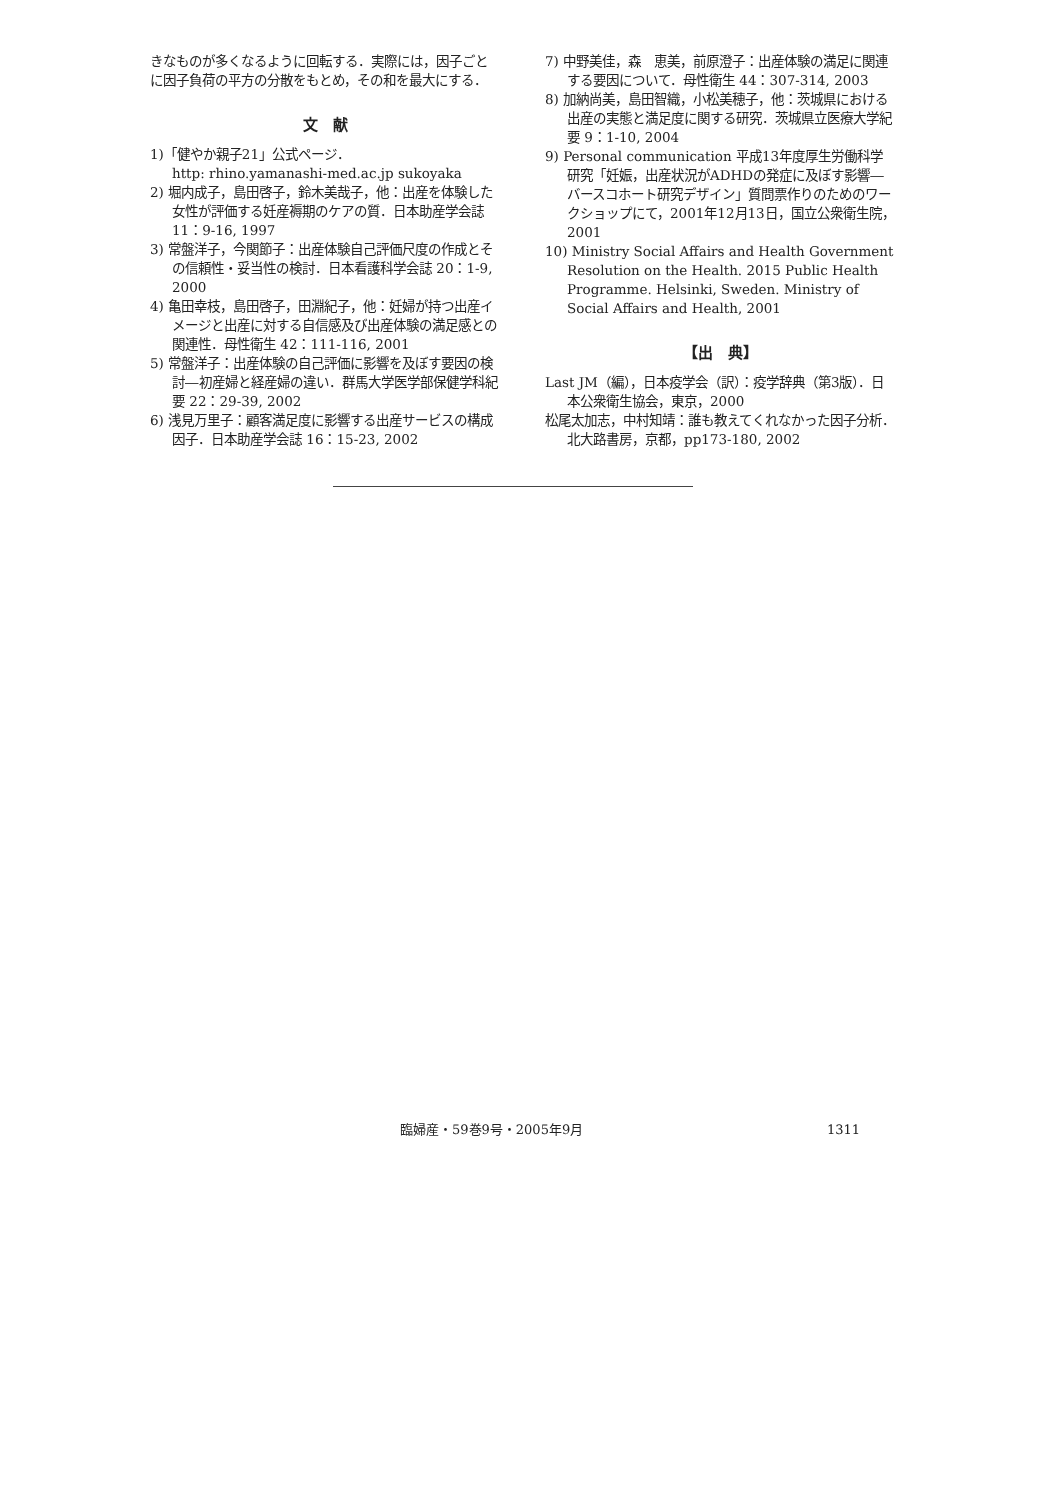きなものが多くなるように回転する．実際には，因子ごとに因子負荷の平方の分散をもとめ，その和を最大にする．
文　献
1)「健やか親子21」公式ページ．
http: rhino.yamanashi-med.ac.jp sukoyaka
2) 堀内成子，島田啓子，鈴木美哉子，他：出産を体験した女性が評価する妊産褥期のケアの質．日本助産学会誌 11：9-16, 1997
3) 常盤洋子，今関節子：出産体験自己評価尺度の作成とその信頼性・妥当性の検討．日本看護科学会誌 20：1-9, 2000
4) 亀田幸枝，島田啓子，田淵紀子，他：妊婦が持つ出産イメージと出産に対する自信感及び出産体験の満足感との関連性．母性衛生 42：111-116, 2001
5) 常盤洋子：出産体験の自己評価に影響を及ぼす要因の検討―初産婦と経産婦の違い．群馬大学医学部保健学科紀要 22：29-39, 2002
6) 浅見万里子：顧客満足度に影響する出産サービスの構成因子．日本助産学会誌 16：15-23, 2002
7) 中野美佳，森　恵美，前原澄子：出産体験の満足に関連する要因について．母性衛生 44：307-314, 2003
8) 加納尚美，島田智織，小松美穂子，他：茨城県における出産の実態と満足度に関する研究．茨城県立医療大学紀要 9：1-10, 2004
9) Personal communication 平成13年度厚生労働科学研究「妊娠，出産状況がADHDの発症に及ぼす影響―バースコホート研究デザイン」質問票作りのためのワークショップにて，2001年12月13日，国立公衆衛生院，2001
10) Ministry Social Affairs and Health Government Resolution on the Health. 2015 Public Health Programme. Helsinki, Sweden. Ministry of Social Affairs and Health, 2001
【出　典】
Last JM（編），日本疫学会（訳）：疫学辞典（第3版）．日本公衆衛生協会，東京，2000
松尾太加志，中村知靖：誰も教えてくれなかった因子分析．北大路書房，京都，pp173-180, 2002
臨婦産・59巻9号・2005年9月 1311